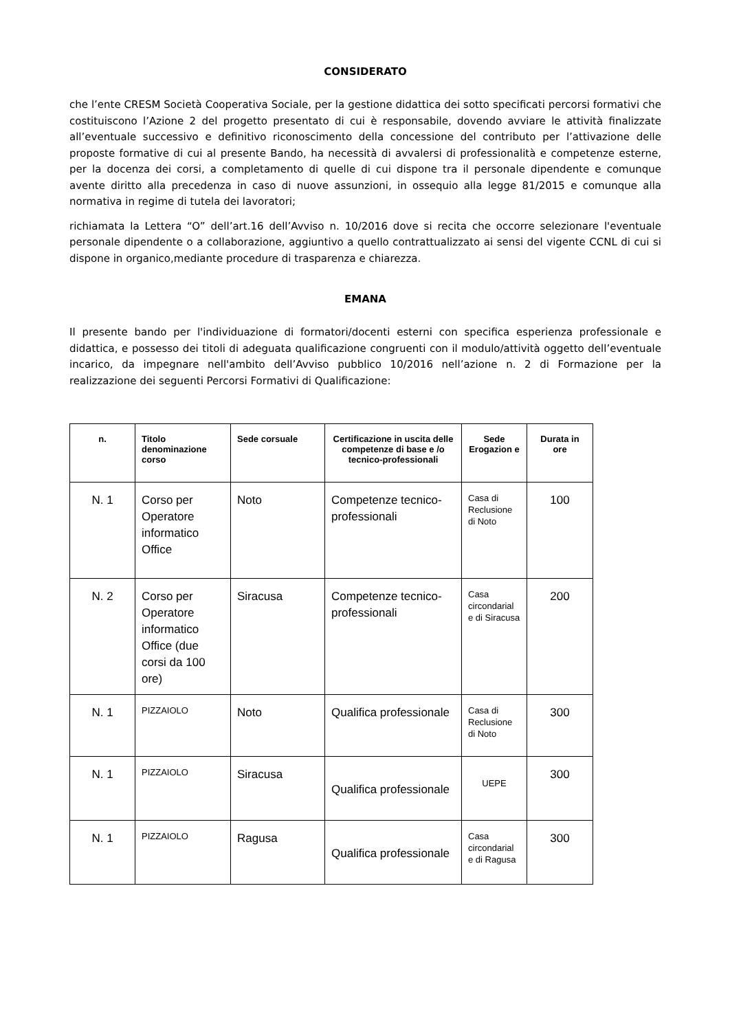CONSIDERATO
che l’ente CRESM Società Cooperativa Sociale, per la gestione didattica dei sotto specificati percorsi formativi che costituiscono l’Azione 2 del progetto presentato di cui è responsabile, dovendo avviare le attività finalizzate all’eventuale successivo e definitivo riconoscimento della concessione del contributo per l’attivazione delle proposte formative di cui al presente Bando, ha necessità di avvalersi di professionalità e competenze esterne, per la docenza dei corsi, a completamento di quelle di cui dispone tra il personale dipendente e comunque avente diritto alla precedenza in caso di nuove assunzioni, in ossequio alla legge 81/2015 e comunque alla normativa in regime di tutela dei lavoratori;
richiamata la Lettera “O” dell’art.16 dell’Avviso n. 10/2016 dove si recita che occorre selezionare l'eventuale personale dipendente o a collaborazione, aggiuntivo a quello contrattualizzato ai sensi del vigente CCNL di cui si dispone in organico,mediante procedure di trasparenza e chiarezza.
EMANA
Il presente bando per l'individuazione di formatori/docenti esterni con specifica esperienza professionale e didattica, e possesso dei titoli di adeguata qualificazione congruenti con il modulo/attività oggetto dell’eventuale incarico, da impegnare nell'ambito dell’Avviso pubblico 10/2016 nell’azione n. 2 di Formazione per la realizzazione dei seguenti Percorsi Formativi di Qualificazione:
| n. | Titolo denominazione corso | Sede corsuale | Certificazione in uscita delle competenze di base e /o tecnico-professionali | Sede Erogazion e | Durata in ore |
| --- | --- | --- | --- | --- | --- |
| N. 1 | Corso per Operatore informatico Office | Noto | Competenze tecnico-professionali | Casa di Reclusione di Noto | 100 |
| N. 2 | Corso per Operatore informatico Office (due corsi da 100 ore) | Siracusa | Competenze tecnico-professionali | Casa circondarial e di Siracusa | 200 |
| N. 1 | PIZZAIOLO | Noto | Qualifica professionale | Casa di Reclusione di Noto | 300 |
| N. 1 | PIZZAIOLO | Siracusa | Qualifica professionale | UEPE | 300 |
| N. 1 | PIZZAIOLO | Ragusa | Qualifica professionale | Casa circondarial e di Ragusa | 300 |